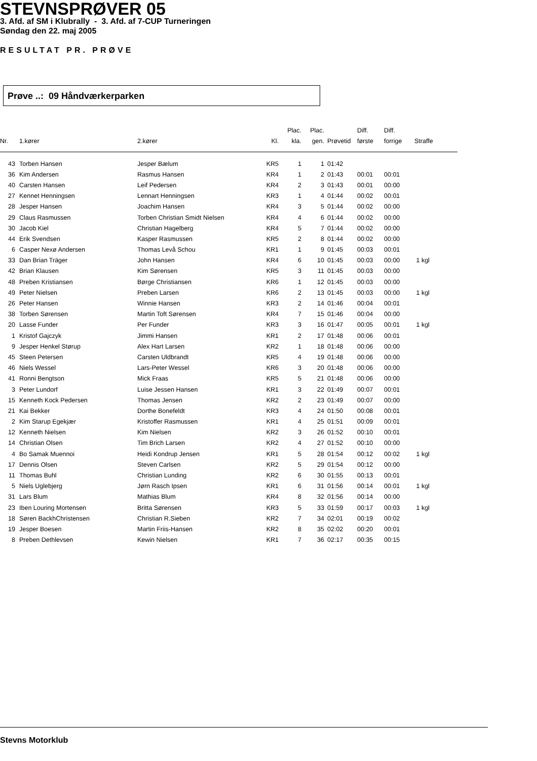STEVNSPRØVER 05
3. Afd. af SM i Klubrally - 3. Afd. af 7-CUP Turneringen
Søndag den 22. maj 2005
RESULTAT PR. PRØVE
Prøve ..: 09 Håndværkerparken
| Nr. | 1.kører | 2.kører | Kl. | Plac. kla. | Plac. gen. | Prøvetid | Diff. første | Diff. forrige | Straffe |
| --- | --- | --- | --- | --- | --- | --- | --- | --- | --- |
| 43 | Torben Hansen | Jesper Bælum | KR5 | 1 | 1 | 01:42 | | | |
| 36 | Kim Andersen | Rasmus Hansen | KR4 | 1 | 2 | 01:43 | 00:01 | 00:01 | |
| 40 | Carsten Hansen | Leif Pedersen | KR4 | 2 | 3 | 01:43 | 00:01 | 00:00 | |
| 27 | Kennet Henningsen | Lennart Henningsen | KR3 | 1 | 4 | 01:44 | 00:02 | 00:01 | |
| 28 | Jesper Hansen | Joachim Hansen | KR4 | 3 | 5 | 01:44 | 00:02 | 00:00 | |
| 29 | Claus Rasmussen | Torben Christian Smidt Nielsen | KR4 | 4 | 6 | 01:44 | 00:02 | 00:00 | |
| 30 | Jacob Kiel | Christian Hagelberg | KR4 | 5 | 7 | 01:44 | 00:02 | 00:00 | |
| 44 | Erik Svendsen | Kasper Rasmussen | KR5 | 2 | 8 | 01:44 | 00:02 | 00:00 | |
| 6 | Casper Nexø Andersen | Thomas Levå Schou | KR1 | 1 | 9 | 01:45 | 00:03 | 00:01 | |
| 33 | Dan Brian Träger | John Hansen | KR4 | 6 | 10 | 01:45 | 00:03 | 00:00 | 1 kgl |
| 42 | Brian Klausen | Kim Sørensen | KR5 | 3 | 11 | 01:45 | 00:03 | 00:00 | |
| 48 | Preben Kristiansen | Børge Christiansen | KR6 | 1 | 12 | 01:45 | 00:03 | 00:00 | |
| 49 | Peter Nielsen | Preben Larsen | KR6 | 2 | 13 | 01:45 | 00:03 | 00:00 | 1 kgl |
| 26 | Peter Hansen | Winnie Hansen | KR3 | 2 | 14 | 01:46 | 00:04 | 00:01 | |
| 38 | Torben Sørensen | Martin Toft Sørensen | KR4 | 7 | 15 | 01:46 | 00:04 | 00:00 | |
| 20 | Lasse Funder | Per Funder | KR3 | 3 | 16 | 01:47 | 00:05 | 00:01 | 1 kgl |
| 1 | Kristof Gajczyk | Jimmi Hansen | KR1 | 2 | 17 | 01:48 | 00:06 | 00:01 | |
| 9 | Jesper Henkel Størup | Alex Hart Larsen | KR2 | 1 | 18 | 01:48 | 00:06 | 00:00 | |
| 45 | Steen Petersen | Carsten Uldbrandt | KR5 | 4 | 19 | 01:48 | 00:06 | 00:00 | |
| 46 | Niels Wessel | Lars-Peter Wessel | KR6 | 3 | 20 | 01:48 | 00:06 | 00:00 | |
| 41 | Ronni Bengtson | Mick Fraas | KR5 | 5 | 21 | 01:48 | 00:06 | 00:00 | |
| 3 | Peter Lundorf | Luise Jessen Hansen | KR1 | 3 | 22 | 01:49 | 00:07 | 00:01 | |
| 15 | Kenneth Kock Pedersen | Thomas Jensen | KR2 | 2 | 23 | 01:49 | 00:07 | 00:00 | |
| 21 | Kai Bekker | Dorthe Bonefeldt | KR3 | 4 | 24 | 01:50 | 00:08 | 00:01 | |
| 2 | Kim Starup Egekjær | Kristoffer Rasmussen | KR1 | 4 | 25 | 01:51 | 00:09 | 00:01 | |
| 12 | Kenneth Nielsen | Kim Nielsen | KR2 | 3 | 26 | 01:52 | 00:10 | 00:01 | |
| 14 | Christian Olsen | Tim Brich Larsen | KR2 | 4 | 27 | 01:52 | 00:10 | 00:00 | |
| 4 | Bo Samak Muennoi | Heidi Kondrup Jensen | KR1 | 5 | 28 | 01:54 | 00:12 | 00:02 | 1 kgl |
| 17 | Dennis Olsen | Steven Carlsen | KR2 | 5 | 29 | 01:54 | 00:12 | 00:00 | |
| 11 | Thomas Buhl | Christian Lunding | KR2 | 6 | 30 | 01:55 | 00:13 | 00:01 | |
| 5 | Niels Uglebjerg | Jørn Rasch Ipsen | KR1 | 6 | 31 | 01:56 | 00:14 | 00:01 | 1 kgl |
| 31 | Lars Blum | Mathias Blum | KR4 | 8 | 32 | 01:56 | 00:14 | 00:00 | |
| 23 | Iben Louring Mortensen | Britta Sørensen | KR3 | 5 | 33 | 01:59 | 00:17 | 00:03 | 1 kgl |
| 18 | Søren BackhChristensen | Christian R.Sieben | KR2 | 7 | 34 | 02:01 | 00:19 | 00:02 | |
| 19 | Jesper Boesen | Martin Friis-Hansen | KR2 | 8 | 35 | 02:02 | 00:20 | 00:01 | |
| 8 | Preben Dethlevsen | Kewin Nielsen | KR1 | 7 | 36 | 02:17 | 00:35 | 00:15 | |
Stevns Motorklub